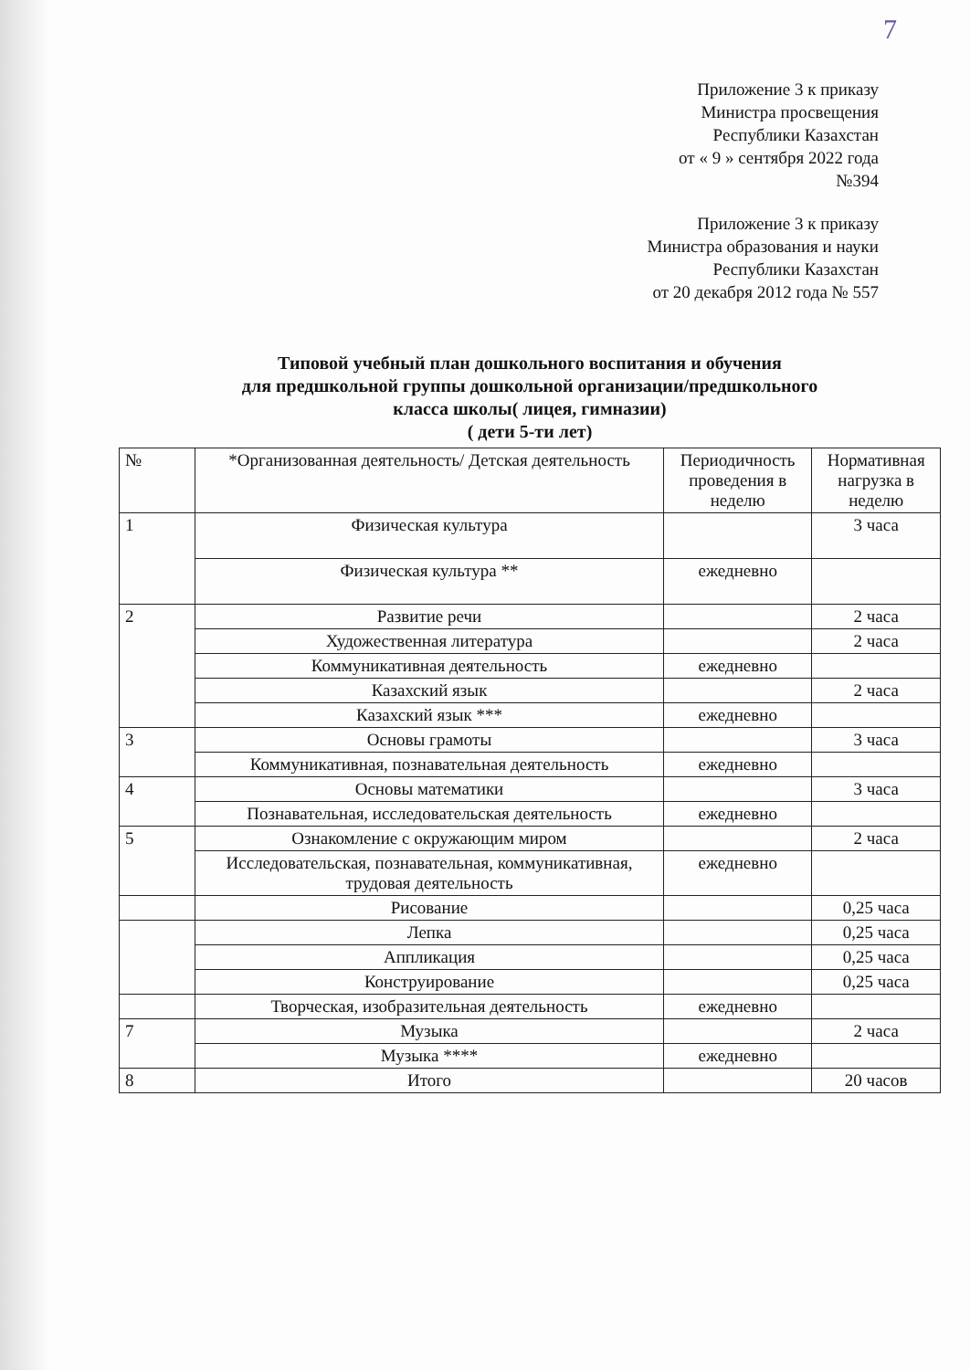7
Приложение 3 к приказу
Министра просвещения
Республики Казахстан
от « 9 » сентября 2022 года
№394
Приложение 3 к приказу
Министра образования и науки
Республики Казахстан
от 20 декабря 2012 года № 557
Типовой учебный план дошкольного воспитания и обучения
для предшкольной группы дошкольной организации/предшкольного
класса школы( лицея, гимназии)
( дети 5-ти лет)
| № | *Организованная деятельность/ Детская деятельность | Периодичность проведения в неделю | Нормативная нагрузка в неделю |
| --- | --- | --- | --- |
| 1 | Физическая культура | | 3 часа |
| | Физическая культура ** | ежедневно | |
| 2 | Развитие речи | | 2 часа |
| | Художественная литература | | 2 часа |
| | Коммуникативная деятельность | ежедневно | |
| | Казахский язык | | 2 часа |
| | Казахский язык *** | ежедневно | |
| 3 | Основы грамоты | | 3 часа |
| | Коммуникативная, познавательная деятельность | ежедневно | |
| 4 | Основы математики | | 3 часа |
| | Познавательная, исследовательская деятельность | ежедневно | |
| 5 | Ознакомление с окружающим миром | | 2 часа |
| | Исследовательская, познавательная, коммуникативная, трудовая деятельность | ежедневно | |
| | Рисование | | 0,25 часа |
| | Лепка | | 0,25 часа |
| | Аппликация | | 0,25 часа |
| | Конструирование | | 0,25 часа |
| | Творческая, изобразительная деятельность | ежедневно | |
| 7 | Музыка | | 2 часа |
| | Музыка **** | ежедневно | |
| 8 | Итого | | 20 часов |